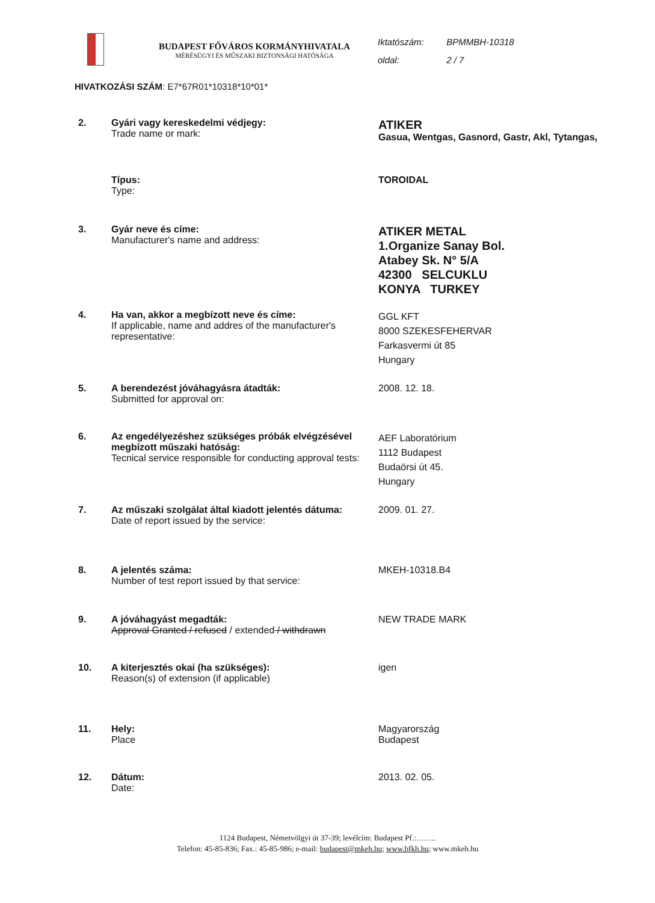BUDAPEST FŐVÁROS KORMÁNYHIVATALA
MÉRÉSÜGYI ÉS MŰSZAKI BIZTONSÁGI HATÓSÁGA
Iktatószám: BPMMBH-10318
oldal: 2 / 7
HIVATKOZÁSI SZÁM: E7*67R01*10318*10*01*
| 2. | Gyári vagy kereskedelmi védjegy: Trade name or mark: | ATIKER Gasua, Wentgas, Gasnord, Gastr, Akl, Tytangas, |
| | Típus: Type: | TOROIDAL |
| 3. | Gyár neve és címe: Manufacturer's name and address: | ATIKER METAL 1.Organize Sanay Bol. Atabey Sk. N° 5/A 42300 SELCUKLU KONYA TURKEY |
| 4. | Ha van, akkor a megbízott neve és címe: If applicable, name and addres of the manufacturer's representative: | GGL KFT 8000 SZEKESFEHERVAR Farkasvermi út 85 Hungary |
| 5. | A berendezést jóváhagyásra átadták: Submitted for approval on: | 2008. 12. 18. |
| 6. | Az engedélyezéshez szükséges próbák elvégzésével megbízott műszaki hatóság: Tecnical service responsible for conducting approval tests: | AEF Laboratórium 1112 Budapest Budaörsi út 45. Hungary |
| 7. | Az műszaki szolgálat által kiadott jelentés dátuma: Date of report issued by the service: | 2009. 01. 27. |
| 8. | A jelentés száma: Number of test report issued by that service: | MKEH-10318.B4 |
| 9. | A jóváhagyást megadták: Approval Granted / refused / extended / withdrawn | NEW TRADE MARK |
| 10. | A kiterjesztés okai (ha szükséges): Reason(s) of extension (if applicable) | igen |
| 11. | Hely: Place | Magyarország Budapest |
| 12. | Dátum: Date: | 2013. 02. 05. |
1124 Budapest, Németvölgyi út 37-39; levélcím: Budapest Pf.:……..
Telefon: 45-85-836; Fax.: 45-85-986; e-mail: budapest@mkeh.hu; www.bfkh.hu; www.mkeh.hu